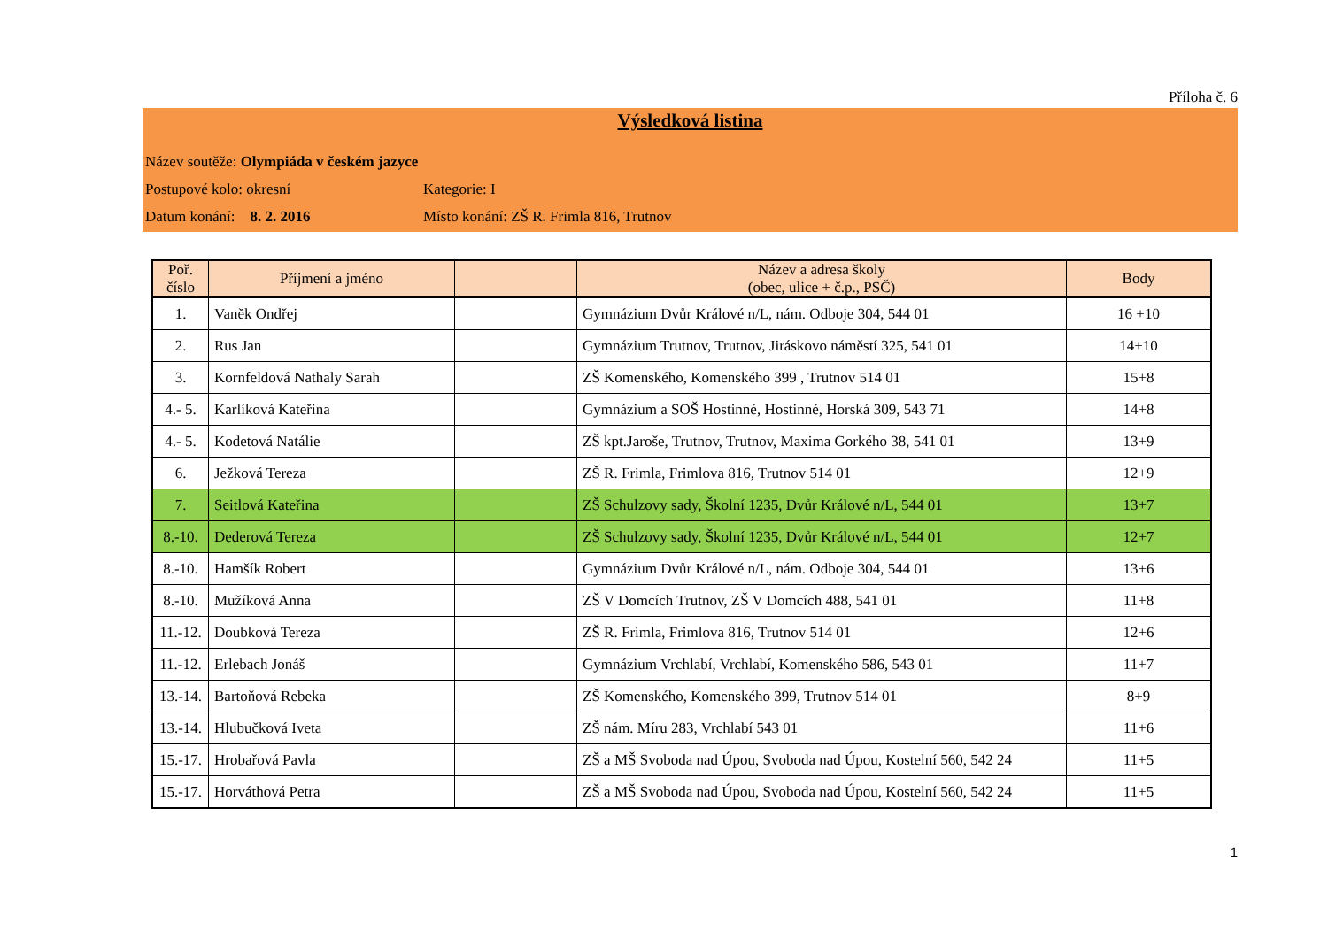Příloha č. 6
Výsledková listina
Název soutěže: Olympiáda v českém jazyce
Postupové kolo: okresní Kategorie: I
Datum konání: 8. 2. 2016 Místo konání: ZŠ R. Frimla 816, Trutnov
| Poř. číslo | Příjmení a jméno | | Název a adresa školy (obec, ulice + č.p., PSČ) | Body |
| --- | --- | --- | --- | --- |
| 1. | Vaněk Ondřej | | Gymnázium Dvůr Králové n/L, nám. Odboje 304, 544 01 | 16 +10 |
| 2. | Rus Jan | | Gymnázium Trutnov, Trutnov, Jiráskovo náměstí 325, 541 01 | 14+10 |
| 3. | Kornfeldová Nathaly Sarah | | ZŠ Komenského, Komenského 399 , Trutnov 514 01 | 15+8 |
| 4.- 5. | Karlíková Kateřina | | Gymnázium a SOŠ Hostinné, Hostinné, Horská 309, 543 71 | 14+8 |
| 4.- 5. | Kodetová Natálie | | ZŠ kpt.Jaroše, Trutnov, Trutnov, Maxima Gorkého 38, 541 01 | 13+9 |
| 6. | Ježková Tereza | | ZŠ R. Frimla, Frimlova 816, Trutnov 514 01 | 12+9 |
| 7. | Seitlová Kateřina | | ZŠ Schulzovy sady, Školní 1235, Dvůr Králové n/L, 544 01 | 13+7 |
| 8.-10. | Dederová Tereza | | ZŠ Schulzovy sady, Školní 1235, Dvůr Králové n/L, 544 01 | 12+7 |
| 8.-10. | Hamšík Robert | | Gymnázium Dvůr Králové n/L, nám. Odboje 304, 544 01 | 13+6 |
| 8.-10. | Mužíková Anna | | ZŠ V Domcích Trutnov, ZŠ V Domcích 488, 541 01 | 11+8 |
| 11.-12. | Doubková Tereza | | ZŠ R. Frimla, Frimlova 816, Trutnov 514 01 | 12+6 |
| 11.-12. | Erlebach Jonáš | | Gymnázium Vrchlabí, Vrchlabí, Komenského 586, 543 01 | 11+7 |
| 13.-14. | Bartoňová Rebeka | | ZŠ Komenského, Komenského 399, Trutnov 514 01 | 8+9 |
| 13.-14. | Hlubučková Iveta | | ZŠ nám. Míru 283, Vrchlabí 543 01 | 11+6 |
| 15.-17. | Hrobařová Pavla | | ZŠ a MŠ Svoboda nad Úpou, Svoboda nad Úpou, Kostelní 560, 542 24 | 11+5 |
| 15.-17. | Horváthová Petra | | ZŠ a MŠ Svoboda nad Úpou, Svoboda nad Úpou, Kostelní 560, 542 24 | 11+5 |
1